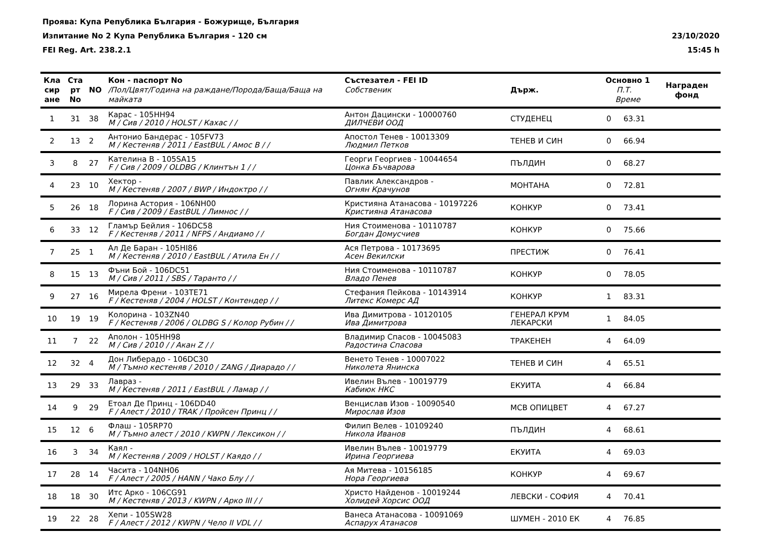Проява: Купа Република България - Божурище, България
Изпитание No 2 Купа Република България - 120 см 23/10/2020
FEI Reg. Art. 238.2.1 15:45 h
| Кла сир ане | Ста рт No | NO | Кон - паспорт No /Пол/Цвят/Година на раждане/Порода/Баща/Баща на майката | Състезател - FEI ID Собственик | Държ. | Основно 1 П.Т. Време | | Награден фонд |
| --- | --- | --- | --- | --- | --- | --- | --- | --- |
| 1 | 31 | 38 | Карас - 105HH94 M / Сив / 2010 / HOLST / Кахас / / | Антон Дацински - 10000760 ДИЛЧЕВИ ООД | СТУДЕНЕЦ | 0 | 63.31 | |
| 2 | 13 | 2 | Антонио Бандерас - 105FV73 M / Кестеняв / 2011 / EastBUL / Амос В / / | Апостол Тенев - 10013309 Людмил Петков | ТЕНЕВ И СИН | 0 | 66.94 | |
| 3 | 8 | 27 | Кателина В - 105SA15 F / Сив / 2009 / OLDBG / Клинтън 1 / / | Георги Георгиев - 10044654 Цонка Бъчварова | ПЪЛДИН | 0 | 68.27 | |
| 4 | 23 | 10 | Хектор - M / Кестеняв / 2007 / BWP / Индоктро / / | Павлик Александров - Огнян Крачунов | МОНТАНА | 0 | 72.81 | |
| 5 | 26 | 18 | Лорина Астория - 106NH00 F / Сив / 2009 / EastBUL / Лимнос / / | Кристияна Атанасова - 10197226 Кристияна Атанасова | КОНКУР | 0 | 73.41 | |
| 6 | 33 | 12 | Гламър Бейлия - 106DC58 F / Кестеняв / 2011 / NFPS / Андиамо / / | Ния Стоименова - 10110787 Богдан Домусчиев | КОНКУР | 0 | 75.66 | |
| 7 | 25 | 1 | Ал Де Баран - 105HI86 M / Кестеняв / 2010 / EastBUL / Атила Ен / / | Ася Петрова - 10173695 Асен Векилски | ПРЕСТИЖ | 0 | 76.41 | |
| 8 | 15 | 13 | Фъни Бой - 106DC51 M / Сив / 2011 / SBS / Таранто / / | Ния Стоименова - 10110787 Владо Пенев | КОНКУР | 0 | 78.05 | |
| 9 | 27 | 16 | Мирела Френи - 103TE71 F / Кестеняв / 2004 / HOLST / Контендер / / | Стефания Пейкова - 10143914 Литекс Комерс АД | КОНКУР | 1 | 83.31 | |
| 10 | 19 | 19 | Колорина - 103ZN40 F / Кестеняв / 2006 / OLDBG S / Колор Рубин / / | Ива Димитрова - 10120105 Ива Димитрова | ГЕНЕРАЛ КРУМ ЛЕКАРСКИ | 1 | 84.05 | |
| 11 | 7 | 22 | Аполон - 105HH98 M / Сив / 2010 / / Акан Z / / | Владимир Спасов - 10045083 Радостина Спасова | ТРАКЕНЕН | 4 | 64.09 | |
| 12 | 32 | 4 | Дон Либерадо - 106DC30 M / Тъмно кестеняв / 2010 / ZANG / Диарадо / / | Венето Тенев - 10007022 Николета Янинска | ТЕНЕВ И СИН | 4 | 65.51 | |
| 13 | 29 | 33 | Лавраз - M / Кестеняв / 2011 / EastBUL / Ламар / / | Ивелин Вълев - 10019779 Кабиюк НКС | ЕКУИТА | 4 | 66.84 | |
| 14 | 9 | 29 | Етоал Де Принц - 106DD40 F / Алест / 2010 / TRAK / Пройсен Принц / / | Венцислав Изов - 10090540 Мирослав Изов | МСВ ОПИЦВЕТ | 4 | 67.27 | |
| 15 | 12 | 6 | Флаш - 105RP70 M / Тъмно алест / 2010 / KWPN / Лексикон / / | Филип Велев - 10109240 Никола Иванов | ПЪЛДИН | 4 | 68.61 | |
| 16 | 3 | 34 | Каял - M / Кестеняв / 2009 / HOLST / Каядо / / | Ивелин Вълев - 10019779 Ирина Георгиева | ЕКУИТА | 4 | 69.03 | |
| 17 | 28 | 14 | Часита - 104NH06 F / Алест / 2005 / HANN / Чако Блу / / | Ая Митева - 10156185 Нора Георгиева | КОНКУР | 4 | 69.67 | |
| 18 | 18 | 30 | Итс Арко - 106CG91 M / Кестеняв / 2013 / KWPN / Арко III / / | Христо Найденов - 10019244 Холидей Хорсис ООД | ЛЕВСКИ - СОФИЯ | 4 | 70.41 | |
| 19 | 22 | 28 | Хепи - 105SW28 F / Алест / 2012 / KWPN / Чело II VDL / / | Ванеса Атанасова - 10091069 Аспарух Атанасов | ШУМЕН - 2010 ЕК | 4 | 76.85 | |